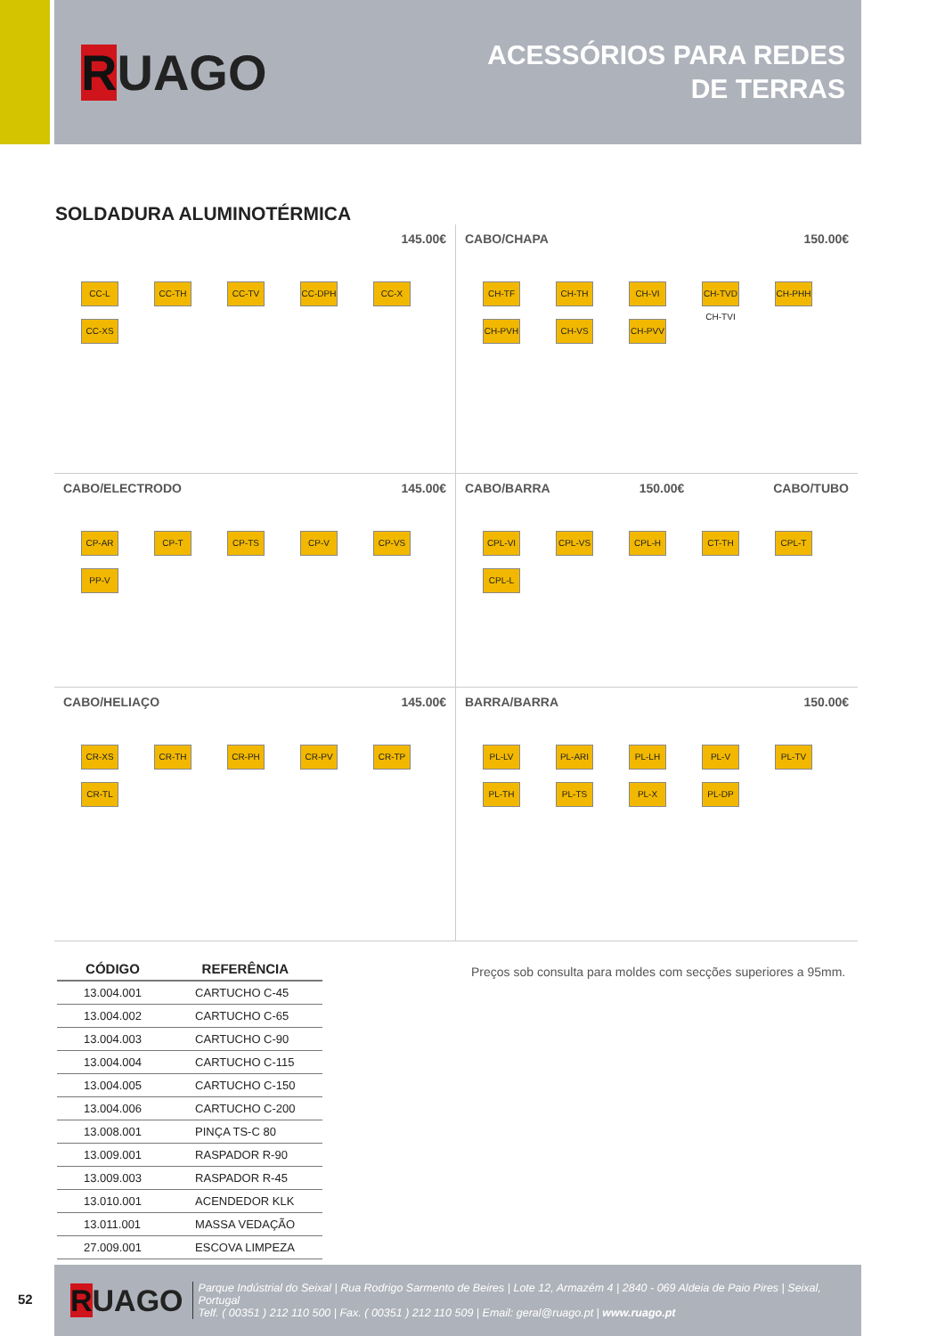RUAGO
ACESSÓRIOS PARA REDES
DE TERRAS
SOLDADURA ALUMINOTÉRMICA
145.00€
CC-L CC-TH CC-TV CC-DPH CC-X CC-XS
CABO/CHAPA 150.00€
CH-TF CH-TH CH-VI CH-TVD CH-TVI CH-PHH CH-PVH CH-VS CH-PVV
CABO/ELECTRODO 145.00€
CP-AR CP-T CP-TS CP-V CP-VS PP-V
CABO/BARRA 150.00€ CABO/TUBO
CPL-VI CPL-VS CPL-H CT-TH CPL-T CPL-L
CABO/HELIAÇO 145.00€
CR-XS CR-TH CR-PH CR-PV CR-TP CR-TL
BARRA/BARRA 150.00€
PL-LV PL-ARI PL-LH PL-V PL-TV PL-TH PL-TS PL-X PL-DP
| CÓDIGO | REFERÊNCIA |
| --- | --- |
| 13.004.001 | CARTUCHO C-45 |
| 13.004.002 | CARTUCHO C-65 |
| 13.004.003 | CARTUCHO C-90 |
| 13.004.004 | CARTUCHO C-115 |
| 13.004.005 | CARTUCHO C-150 |
| 13.004.006 | CARTUCHO C-200 |
| 13.008.001 | PINÇA TS-C 80 |
| 13.009.001 | RASPADOR R-90 |
| 13.009.003 | RASPADOR R-45 |
| 13.010.001 | ACENDEDOR KLK |
| 13.011.001 | MASSA VEDAÇÃO |
| 27.009.001 | ESCOVA LIMPEZA |
Preços sob consulta para moldes com secções superiores a 95mm.
52
RUAGO
Parque Indústrial do Seixal | Rua Rodrigo Sarmento de Beires | Lote 12, Armazém 4 | 2840 - 069 Aldeia de Paio Pires | Seixal, Portugal
Telf. ( 00351 ) 212 110 500 | Fax. ( 00351 ) 212 110 509 | Email: geral@ruago.pt | www.ruago.pt